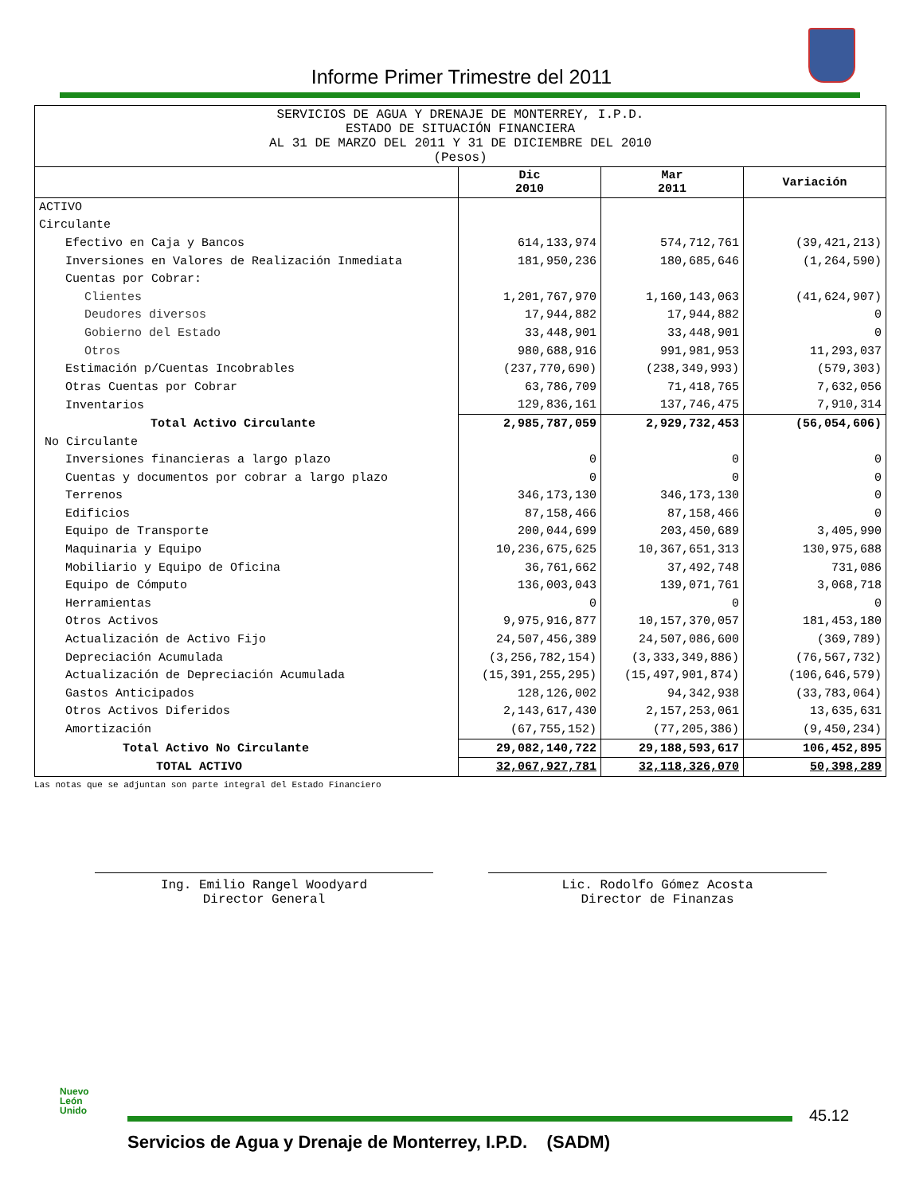Informe Primer Trimestre del 2011
| SERVICIOS DE AGUA Y DRENAJE DE MONTERREY, I.P.D. ESTADO DE SITUACIÓN FINANCIERA AL 31 DE MARZO DEL 2011 Y 31 DE DICIEMBRE DEL 2010 (Pesos) | | | |
| | Dic 2010 | Mar 2011 | Variación |
| ACTIVO | | | |
| Circulante | | | |
| Efectivo en Caja y Bancos | 614,133,974 | 574,712,761 | (39,421,213) |
| Inversiones en Valores de Realización Inmediata | 181,950,236 | 180,685,646 | (1,264,590) |
| Cuentas por Cobrar: | | | |
| Clientes | 1,201,767,970 | 1,160,143,063 | (41,624,907) |
| Deudores diversos | 17,944,882 | 17,944,882 | 0 |
| Gobierno del Estado | 33,448,901 | 33,448,901 | 0 |
| Otros | 980,688,916 | 991,981,953 | 11,293,037 |
| Estimación p/Cuentas Incobrables | (237,770,690) | (238,349,993) | (579,303) |
| Otras Cuentas por Cobrar | 63,786,709 | 71,418,765 | 7,632,056 |
| Inventarios | 129,836,161 | 137,746,475 | 7,910,314 |
| Total Activo Circulante | 2,985,787,059 | 2,929,732,453 | (56,054,606) |
| No Circulante | | | |
| Inversiones financieras a largo plazo | 0 | 0 | 0 |
| Cuentas y documentos por cobrar a largo plazo | 0 | 0 | 0 |
| Terrenos | 346,173,130 | 346,173,130 | 0 |
| Edificios | 87,158,466 | 87,158,466 | 0 |
| Equipo de Transporte | 200,044,699 | 203,450,689 | 3,405,990 |
| Maquinaria y Equipo | 10,236,675,625 | 10,367,651,313 | 130,975,688 |
| Mobiliario y Equipo de Oficina | 36,761,662 | 37,492,748 | 731,086 |
| Equipo de Cómputo | 136,003,043 | 139,071,761 | 3,068,718 |
| Herramientas | 0 | 0 | 0 |
| Otros Activos | 9,975,916,877 | 10,157,370,057 | 181,453,180 |
| Actualización de Activo Fijo | 24,507,456,389 | 24,507,086,600 | (369,789) |
| Depreciación Acumulada | (3,256,782,154) | (3,333,349,886) | (76,567,732) |
| Actualización de Depreciación Acumulada | (15,391,255,295) | (15,497,901,874) | (106,646,579) |
| Gastos Anticipados | 128,126,002 | 94,342,938 | (33,783,064) |
| Otros Activos Diferidos | 2,143,617,430 | 2,157,253,061 | 13,635,631 |
| Amortización | (67,755,152) | (77,205,386) | (9,450,234) |
| Total Activo No Circulante | 29,082,140,722 | 29,188,593,617 | 106,452,895 |
| TOTAL ACTIVO | 32,067,927,781 | 32,118,326,070 | 50,398,289 |
Las notas que se adjuntan son parte integral del Estado Financiero
Ing. Emilio Rangel Woodyard
Director General
Lic. Rodolfo Gómez Acosta
Director de Finanzas
Nuevo
León
Unido
45.12
Servicios de Agua y Drenaje de Monterrey, I.P.D. (SADM)